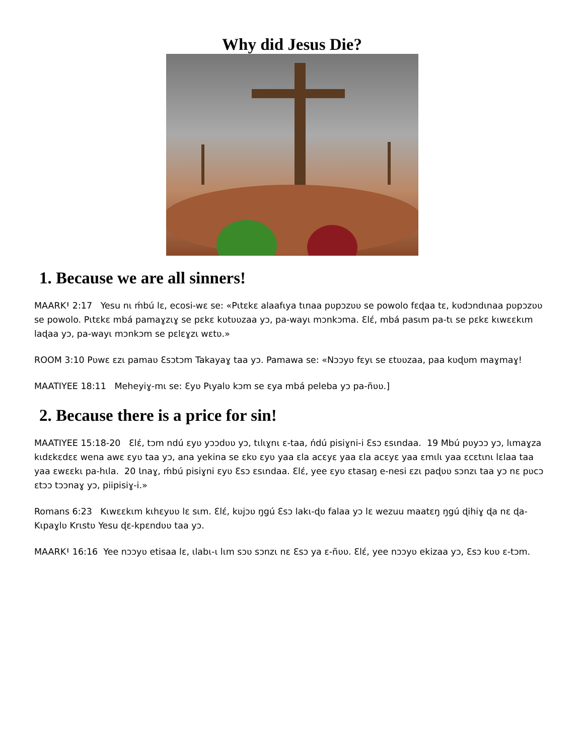Why did Jesus Die?
1. Because we are all sinners!
MAARKꞋ 2:17 Yesu nɩ ḿbú lɛ, ecosi-wɛ se: «Pɩtɛkɛ alaafɩya tɩnaa pʋpɔzʋʋ se powolo fɛɖaa tɛ, kʋdɔndɩnaa pʋpɔzʋʋ se powolo. Pɩtɛkɛ mbá pamaɣzɩɣ se pɛkɛ kʋtʋʋzaa yɔ, pa-wayɩ mɔnkɔma. Ɛlɛ́, mbá pasɩm pa-tɩ se pɛkɛ kɩwɛɛkɩm laɖaa yɔ, pa-wayɩ mɔnkɔm se pɛlɛɣzɩ wɛtʋ.»
ROOM 3:10 Pʋwɛ ɛzɩ pamaʋ Ɛsɔtɔm Takayaɣ taa yɔ. Pamawa se: «Nɔɔyʋ fɛyɩ se ɛtʋʋzaa, paa kʋɖʋm maɣmaɣ!
MAATIYEE 18:11 Meheyiɣ-mɩ se: Ɛyʋ Pɩyalʋ kɔm se ɛya mbá peleba yɔ pa-ñʋʋ.]
2. Because there is a price for sin!
MAATIYEE 15:18-20 Ɛlɛ́, tɔm ndú ɛyʋ yɔɔdʋʋ yɔ, tɩlɩɣnɩ ɛ-taa, ńdú pisiɣni-i Ɛsɔ ɛsɩndaa. 19 Mbú pʋyɔɔ yɔ, lɩmaɣza kɩdɛkɛdɛɛ wena awɛ ɛyʋ taa yɔ, ana yekina se ɛkʋ ɛyʋ yaa ɛla acɛyɛ yaa ɛla acɛyɛ yaa ɛmɩlɩ yaa ɛcɛtɩnɩ lɛlaa taa yaa ɛwɛɛkɩ pa-hɩla. 20 Ɩnaɣ, ḿbú pisiɣni ɛyʋ Ɛsɔ ɛsɩndaa. Ɛlɛ́, yee ɛyʋ ɛtasaŋ e-nesi ɛzɩ paɖʋʋ sɔnzɩ taa yɔ nɛ pʋcɔ ɛtɔɔ tɔɔnaɣ yɔ, piipisiɣ-i.»
Romans 6:23 Kɩwɛɛkɩm kɩhɛyʋʋ lɛ sɩm. Ɛlɛ́, kʋjɔʋ ŋgú Ɛsɔ lakɩ-ɖʋ falaa yɔ lɛ wezuu maatɛŋ ŋgú ɖihiɣ ɖa nɛ ɖa-Kɩpaɣlʋ Krɩstʋ Yesu ɖɛ-kpɛndʋʋ taa yɔ.
MAARKꞋ 16:16 Yee nɔɔyʋ etisaa lɛ, ɩlabɩ-ɩ lɩm sɔʋ sɔnzɩ nɛ Ɛsɔ ya ɛ-ñʋʋ. Ɛlɛ́, yee nɔɔyʋ ekizaa yɔ, Ɛsɔ kʋʋ ɛ-tɔm.